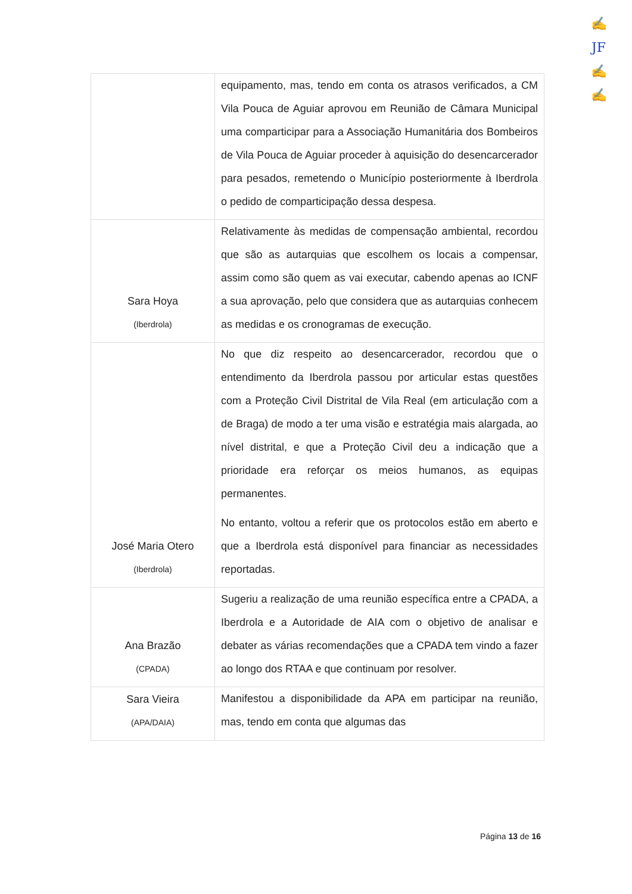✍
JF
✍
✍
| | equipamento, mas, tendo em conta os atrasos verificados, a CM Vila Pouca de Aguiar aprovou em Reunião de Câmara Municipal uma comparticipar para a Associação Humanitária dos Bombeiros de Vila Pouca de Aguiar proceder à aquisição do desencarcerador para pesados, remetendo o Município posteriormente à Iberdrola o pedido de comparticipação dessa despesa. |
| Sara Hoya (Iberdrola) | Relativamente às medidas de compensação ambiental, recordou que são as autarquias que escolhem os locais a compensar, assim como são quem as vai executar, cabendo apenas ao ICNF a sua aprovação, pelo que considera que as autarquias conhecem as medidas e os cronogramas de execução. |
| José Maria Otero (Iberdrola) | No que diz respeito ao desencarcerador, recordou que o entendimento da Iberdrola passou por articular estas questões com a Proteção Civil Distrital de Vila Real (em articulação com a de Braga) de modo a ter uma visão e estratégia mais alargada, ao nível distrital, e que a Proteção Civil deu a indicação que a prioridade era reforçar os meios humanos, as equipas permanentes. No entanto, voltou a referir que os protocolos estão em aberto e que a Iberdrola está disponível para financiar as necessidades reportadas. |
| Ana Brazão (CPADA) | Sugeriu a realização de uma reunião específica entre a CPADA, a Iberdrola e a Autoridade de AIA com o objetivo de analisar e debater as várias recomendações que a CPADA tem vindo a fazer ao longo dos RTAA e que continuam por resolver. |
| Sara Vieira (APA/DAIA) | Manifestou a disponibilidade da APA em participar na reunião, mas, tendo em conta que algumas das |
Página 13 de 16